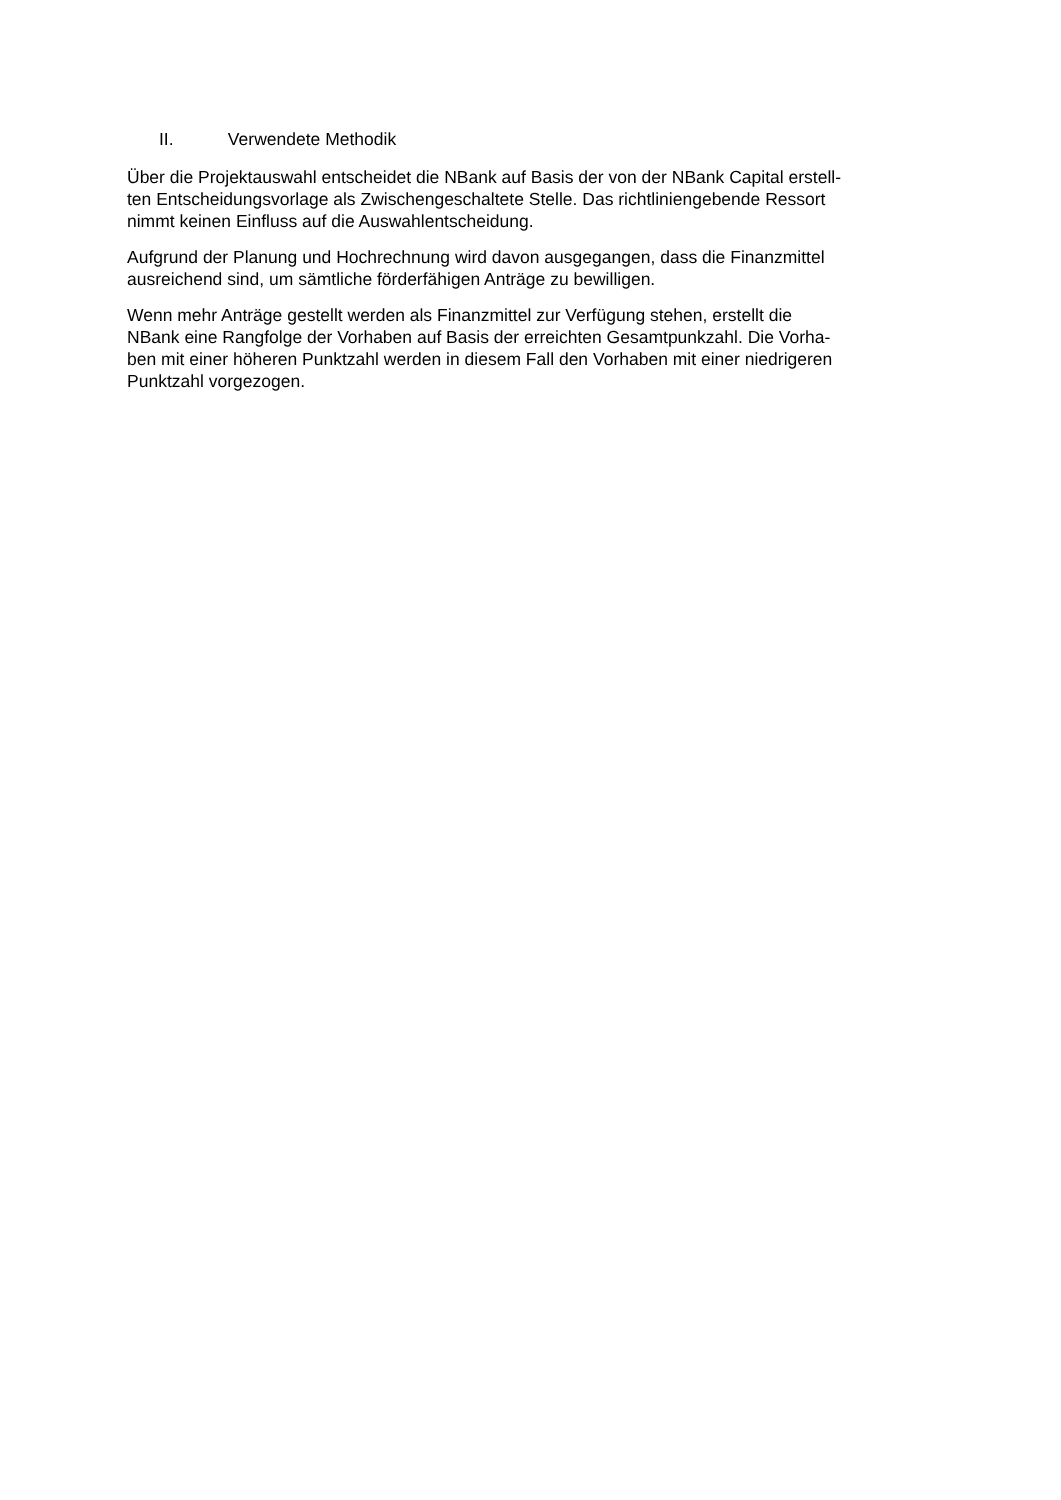II. Verwendete Methodik
Über die Projektauswahl entscheidet die NBank auf Basis der von der NBank Capital erstell-
ten Entscheidungsvorlage als Zwischengeschaltete Stelle. Das richtliniengebende Ressort
nimmt keinen Einfluss auf die Auswahlentscheidung.
Aufgrund der Planung und Hochrechnung wird davon ausgegangen, dass die Finanzmittel
ausreichend sind, um sämtliche förderfähigen Anträge zu bewilligen.
Wenn mehr Anträge gestellt werden als Finanzmittel zur Verfügung stehen, erstellt die
NBank eine Rangfolge der Vorhaben auf Basis der erreichten Gesamtpunkzahl. Die Vorha-
ben mit einer höheren Punktzahl werden in diesem Fall den Vorhaben mit einer niedrigeren
Punktzahl vorgezogen.